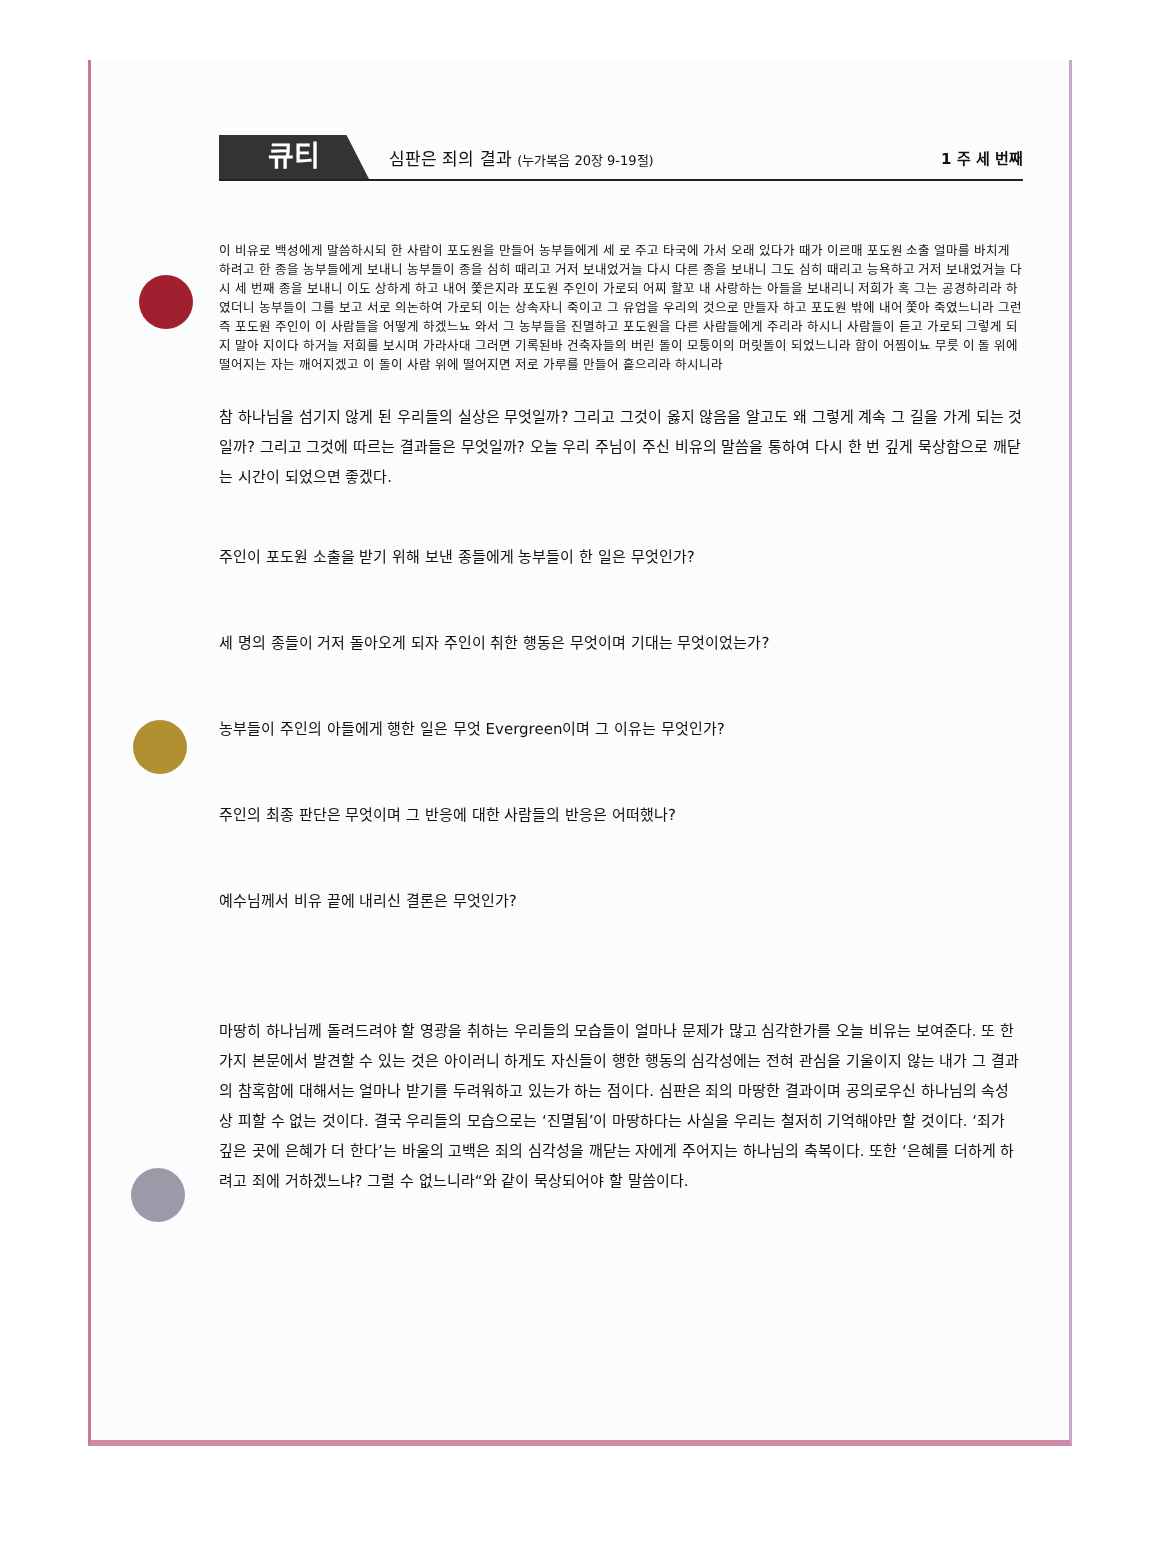큐티
심판은 죄의 결과 (누가복음 20장 9-19절)
1 주 세 번째
이 비유로 백성에게 말씀하시되 한 사람이 포도원을 만들어 농부들에게 세 로 주고 타국에 가서 오래 있다가 때가 이르매 포도원 소출 얼마를 바치게 하려고 한 종을 농부들에게 보내니 농부들이 종을 심히 때리고 거저 보내었거늘 다시 다른 종을 보내니 그도 심히 때리고 능욕하고 거저 보내었거늘 다시 세 번째 종을 보내니 이도 상하게 하고 내어 쫓은지라 포도원 주인이 가로되 어찌 할꼬 내 사랑하는 아들을 보내리니 저희가 혹 그는 공경하리라 하였더니 농부들이 그를 보고 서로 의논하여 가로되 이는 상속자니 죽이고 그 유업을 우리의 것으로 만들자 하고 포도원 밖에 내어 쫓아 죽였느니라 그런즉 포도원 주인이 이 사람들을 어떻게 하겠느뇨 와서 그 농부들을 진멸하고 포도원을 다른 사람들에게 주리라 하시니 사람들이 듣고 가로되 그렇게 되지 말아 지이다 하거늘 저희를 보시며 가라사대 그러면 기록된바 건축자들의 버린 돌이 모퉁이의 머릿돌이 되었느니라 함이 어찜이뇨 무릇 이 돌 위에 떨어지는 자는 깨어지겠고 이 돌이 사람 위에 떨어지면 저로 가루를 만들어 흩으리라 하시니라
참 하나님을 섬기지 않게 된 우리들의 실상은 무엇일까? 그리고 그것이 옳지 않음을 알고도 왜 그렇게 계속 그 길을 가게 되는 것일까? 그리고 그것에 따르는 결과들은 무엇일까? 오늘 우리 주님이 주신 비유의 말씀을 통하여 다시 한 번 깊게 묵상함으로 깨닫는 시간이 되었으면 좋겠다.
주인이 포도원 소출을 받기 위해 보낸 종들에게 농부들이 한 일은 무엇인가?
세 명의 종들이 거저 돌아오게 되자 주인이 취한 행동은 무엇이며 기대는 무엇이었는가?
농부들이 주인의 아들에게 행한 일은 무엇 Evergreen이며 그 이유는 무엇인가?
주인의 최종 판단은 무엇이며 그 반응에 대한 사람들의 반응은 어떠했나?
예수님께서 비유 끝에 내리신 결론은 무엇인가?
마땅히 하나님께 돌려드려야 할 영광을 취하는 우리들의 모습들이 얼마나 문제가 많고 심각한가를 오늘 비유는 보여준다. 또 한 가지 본문에서 발견할 수 있는 것은 아이러니 하게도 자신들이 행한 행동의 심각성에는 전혀 관심을 기울이지 않는 내가 그 결과의 참혹함에 대해서는 얼마나 받기를 두려워하고 있는가 하는 점이다. 심판은 죄의 마땅한 결과이며 공의로우신 하나님의 속성상 피할 수 없는 것이다. 결국 우리들의 모습으로는 ‘진멸됨’이 마땅하다는 사실을 우리는 철저히 기억해야만 할 것이다. ‘죄가 깊은 곳에 은혜가 더 한다’는 바울의 고백은 죄의 심각성을 깨닫는 자에게 주어지는 하나님의 축복이다. 또한 ‘은혜를 더하게 하려고 죄에 거하겠느냐? 그럴 수 없느니라“와 같이 묵상되어야 할 말씀이다.